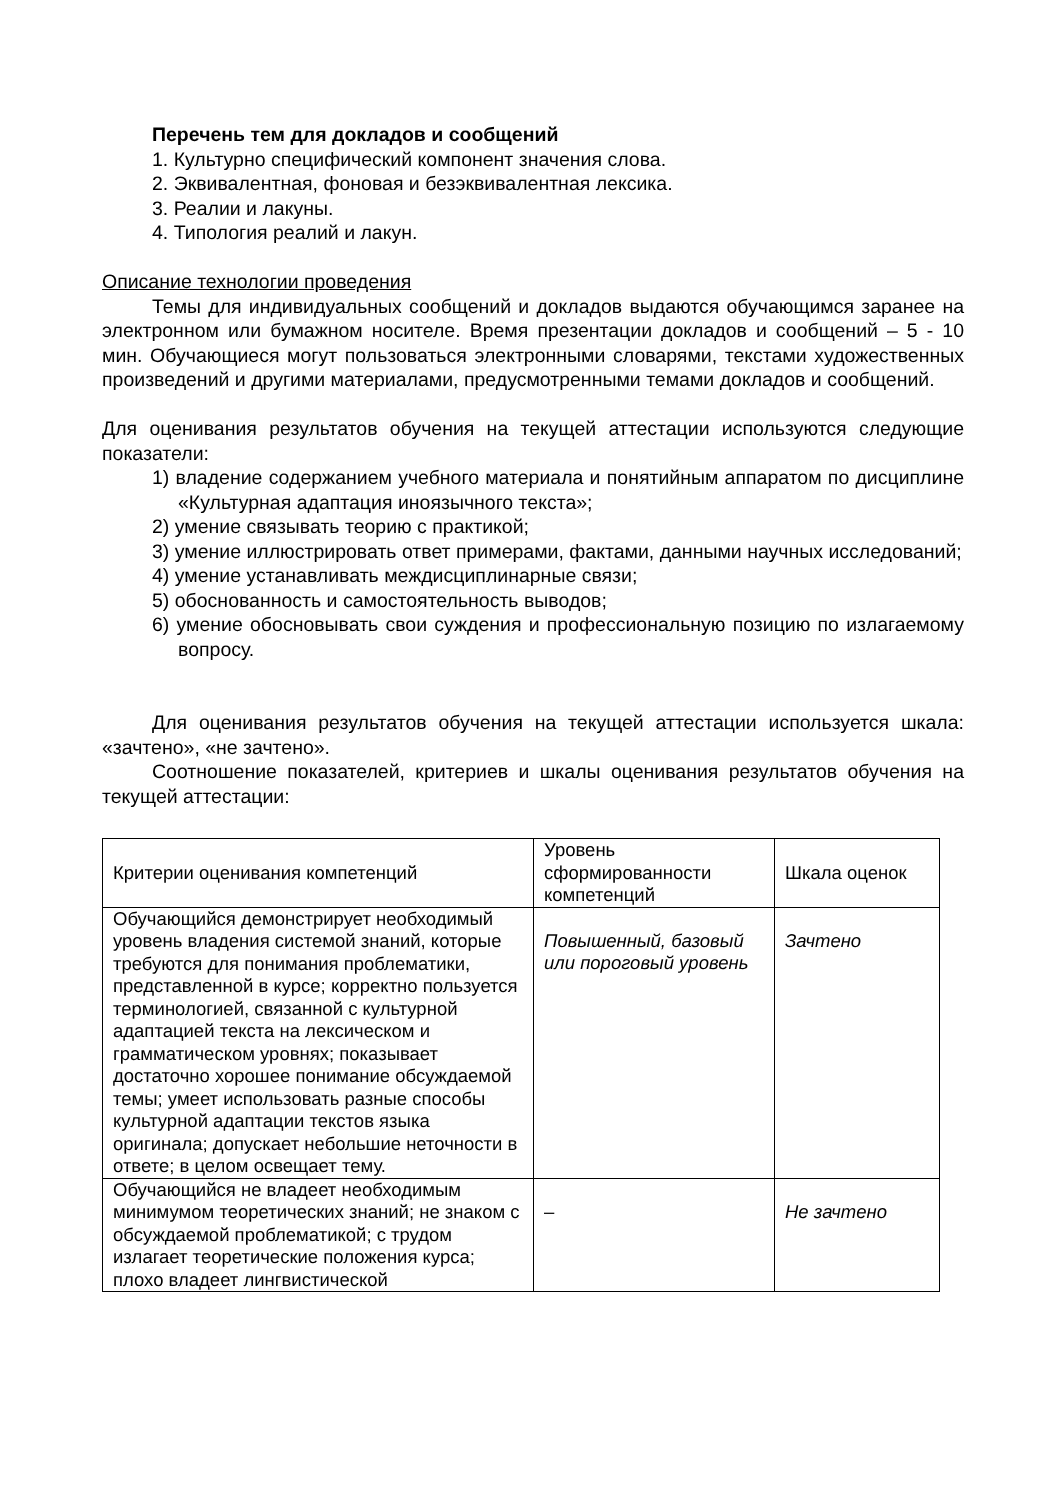Перечень тем для докладов и сообщений
1. Культурно специфический компонент значения слова.
2. Эквивалентная, фоновая и безэквивалентная лексика.
3. Реалии и лакуны.
4. Типология реалий и лакун.
Описание технологии проведения
Темы для индивидуальных сообщений и докладов выдаются обучающимся заранее на электронном или бумажном носителе. Время презентации докладов и сообщений – 5 - 10 мин. Обучающиеся могут пользоваться электронными словарями, текстами художественных произведений и другими материалами, предусмотренными темами докладов и сообщений.
Для оценивания результатов обучения на текущей аттестации используются следующие показатели:
1) владение содержанием учебного материала и понятийным аппаратом по дисциплине «Культурная адаптация иноязычного текста»;
2) умение связывать теорию с практикой;
3) умение иллюстрировать ответ примерами, фактами, данными научных исследований;
4) умение устанавливать междисциплинарные связи;
5) обоснованность и самостоятельность выводов;
6) умение обосновывать свои суждения и профессиональную позицию по излагаемому вопросу.
Для оценивания результатов обучения на текущей аттестации используется шкала: «зачтено», «не зачтено».
Соотношение показателей, критериев и шкалы оценивания результатов обучения на текущей аттестации:
| Критерии оценивания компетенций | Уровень сформированности компетенций | Шкала оценок |
| Обучающийся демонстрирует необходимый уровень владения системой знаний, которые требуются для понимания проблематики, представленной в курсе; корректно пользуется терминологией, связанной с культурной адаптацией текста на лексическом и грамматическом уровнях; показывает достаточно хорошее понимание обсуждаемой темы; умеет использовать разные способы культурной адаптации текстов языка оригинала; допускает небольшие неточности в ответе; в целом освещает тему. | Повышенный, базовый или пороговый уровень | Зачтено |
| Обучающийся не владеет необходимым минимумом теоретических знаний; не знаком с обсуждаемой проблематикой; с трудом излагает теоретические положения курса; плохо владеет лингвистической | – | Не зачтено |